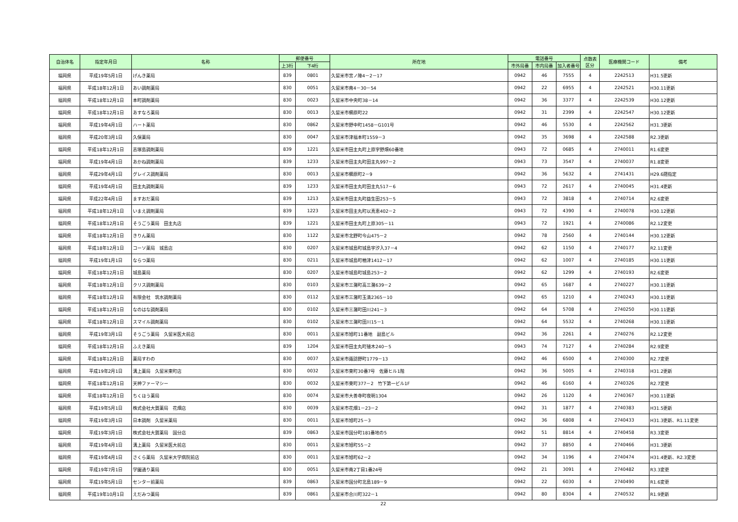| 自治体名 | 指定年月日 | 名称 | 郵便番号 | | 所在地 | 電話番号 | | | 点数表 区分 | 医療機関コード | 備考 |
| --- | --- | --- | --- | --- | --- | --- | --- | --- | --- | --- | --- |
| | | | 上3桁 | 下4桁 | | 市外局番 | 市内局番 | 加入者番号 | | | |
| 福岡県 | 平成19年5月1日 | げんき薬局 | 839 | 0801 | 久留米市宮ノ陣4－2－17 | 0942 | 46 | 7555 | 4 | 2242513 | H31.5更新 |
| 福岡県 | 平成18年12月1日 | あい調剤薬局 | 830 | 0051 | 久留米市南4－30－54 | 0942 | 22 | 6955 | 4 | 2242521 | H30.11更新 |
| 福岡県 | 平成18年12月1日 | 本町調剤薬局 | 830 | 0023 | 久留米市中央町38－14 | 0942 | 36 | 3377 | 4 | 2242539 | H30.12更新 |
| 福岡県 | 平成18年12月1日 | あすなろ薬局 | 830 | 0013 | 久留米市櫛原町22 | 0942 | 31 | 2399 | 4 | 2242547 | H30.12更新 |
| 福岡県 | 平成19年4月1日 | ハート薬局 | 830 | 0862 | 久留米市野中町1458－G101号 | 0942 | 46 | 5530 | 4 | 2242562 | H31.3更新 |
| 福岡県 | 平成20年3月1日 | 久保薬局 | 830 | 0047 | 久留米市津福本町1559－3 | 0942 | 35 | 3698 | 4 | 2242588 | R2.3更新 |
| 福岡県 | 平成18年12月1日 | 志塚島調剤薬局 | 839 | 1221 | 久留米市田主丸町上原字野畑60番地 | 0943 | 72 | 0685 | 4 | 2740011 | R1.6変更 |
| 福岡県 | 平成19年4月1日 | あかね調剤薬局 | 839 | 1233 | 久留米市田主丸町田主丸997－2 | 0943 | 73 | 3547 | 4 | 2740037 | R1.8変更 |
| 福岡県 | 平成29年4月1日 | グレイス調剤薬局 | 830 | 0013 | 久留米市櫛原町2－9 | 0942 | 36 | 5632 | 4 | 2741431 | H29.6遡指定 |
| 福岡県 | 平成19年4月1日 | 田主丸調剤薬局 | 839 | 1233 | 久留米市田主丸町田主丸517－6 | 0943 | 72 | 2617 | 4 | 2740045 | H31.4更新 |
| 福岡県 | 平成22年4月1日 | ますおだ薬局 | 839 | 1213 | 久留米市田主丸町益生田253－5 | 0943 | 72 | 3818 | 4 | 2740714 | R2.6変更 |
| 福岡県 | 平成18年12月1日 | いまえ調剤薬局 | 839 | 1223 | 久留米市田主丸町以真恵402－2 | 0943 | 72 | 4390 | 4 | 2740078 | H30.12更新 |
| 福岡県 | 平成18年12月1日 | そうごう薬局 田主丸店 | 839 | 1221 | 久留米市田主丸町上原305－11 | 0943 | 72 | 1921 | 4 | 2740086 | R2.12変更 |
| 福岡県 | 平成18年12月1日 | きりん薬局 | 830 | 1122 | 久留米市北野町今山475－2 | 0942 | 78 | 2560 | 4 | 2740144 | H30.12更新 |
| 福岡県 | 平成18年12月1日 | コーソ薬局 城島店 | 830 | 0207 | 久留米市城島町城島字汐入37－4 | 0942 | 62 | 1150 | 4 | 2740177 | R2.11変更 |
| 福岡県 | 平成19年1月1日 | ならつ薬局 | 830 | 0211 | 久留米市城島町楢津1412－17 | 0942 | 62 | 1007 | 4 | 2740185 | H30.11更新 |
| 福岡県 | 平成18年12月1日 | 城島薬局 | 830 | 0207 | 久留米市城島町城島253－2 | 0942 | 62 | 1299 | 4 | 2740193 | R2.6変更 |
| 福岡県 | 平成18年12月1日 | クリス調剤薬局 | 830 | 0103 | 久留米市三潴町高三潴639－2 | 0942 | 65 | 1687 | 4 | 2740227 | H30.11更新 |
| 福岡県 | 平成18年12月1日 | 有限会社 筑水調剤薬局 | 830 | 0112 | 久留米市三潴町玉満2365－10 | 0942 | 65 | 1210 | 4 | 2740243 | H30.11更新 |
| 福岡県 | 平成18年12月1日 | なのはな調剤薬局 | 830 | 0102 | 久留米市三潴町田川241－3 | 0942 | 64 | 5708 | 4 | 2740250 | H30.11更新 |
| 福岡県 | 平成18年12月1日 | スマイル調剤薬局 | 830 | 0102 | 久留米市三潴町田川15－1 | 0942 | 64 | 5532 | 4 | 2740268 | H30.11更新 |
| 福岡県 | 平成19年3月1日 | そうごう薬局 久留米医大前店 | 830 | 0011 | 久留米市旭町11番地 副島ビル | 0942 | 36 | 2261 | 4 | 2740276 | R2.12変更 |
| 福岡県 | 平成18年12月1日 | ふえき薬局 | 839 | 1204 | 久留米市田主丸町殖木240－5 | 0943 | 74 | 7127 | 4 | 2740284 | R2.9変更 |
| 福岡県 | 平成18年12月1日 | 薬局すわの | 830 | 0037 | 久留米市諏訪野町1779－13 | 0942 | 46 | 6500 | 4 | 2740300 | R2.7変更 |
| 福岡県 | 平成19年2月1日 | 溝上薬局 久留米東町店 | 830 | 0032 | 久留米市東町30番7号 佐藤ヒル1階 | 0942 | 36 | 5005 | 4 | 2740318 | H31.2更新 |
| 福岡県 | 平成18年12月1日 | 天神ファーマシー | 830 | 0032 | 久留米市東町377－2 竹下第一ビル1F | 0942 | 46 | 6160 | 4 | 2740326 | R2.7変更 |
| 福岡県 | 平成18年12月1日 | ちくほう薬局 | 830 | 0074 | 久留米市大善寺町夜明1304 | 0942 | 26 | 1120 | 4 | 2740367 | H30.11更新 |
| 福岡県 | 平成19年5月1日 | 株式会社大賀薬局 花畑店 | 830 | 0039 | 久留米市花畑1－23－2 | 0942 | 31 | 1877 | 4 | 2740383 | H31.5更新 |
| 福岡県 | 平成19年3月1日 | 日本調剤 久留米薬局 | 830 | 0011 | 久留米市旭町25－3 | 0942 | 36 | 6808 | 4 | 2740433 | H31.3更新、R1.11変更 |
| 福岡県 | 平成19年3月1日 | 株式会社大賀薬局 国分店 | 839 | 0863 | 久留米市国分町181番地の5 | 0942 | 51 | 8814 | 4 | 2740458 | R3.3変更 |
| 福岡県 | 平成19年4月1日 | 溝上薬局 久留米医大前店 | 830 | 0011 | 久留米市旭町55－2 | 0942 | 37 | 8850 | 4 | 2740466 | H31.3更新 |
| 福岡県 | 平成19年4月1日 | さくら薬局 久留米大学病院前店 | 830 | 0011 | 久留米市旭町62－2 | 0942 | 34 | 1196 | 4 | 2740474 | H31.4更新、R2.3変更 |
| 福岡県 | 平成19年7月1日 | 学園通り薬局 | 830 | 0051 | 久留米市南2丁目1番24号 | 0942 | 21 | 3091 | 4 | 2740482 | R3.3変更 |
| 福岡県 | 平成19年5月1日 | センター前薬局 | 839 | 0863 | 久留米市国分町北島189－9 | 0942 | 22 | 6030 | 4 | 2740490 | R1.6変更 |
| 福岡県 | 平成19年10月1日 | えだみつ薬局 | 839 | 0861 | 久留米市合川町322－1 | 0942 | 80 | 8304 | 4 | 2740532 | R1.9更新 |
22